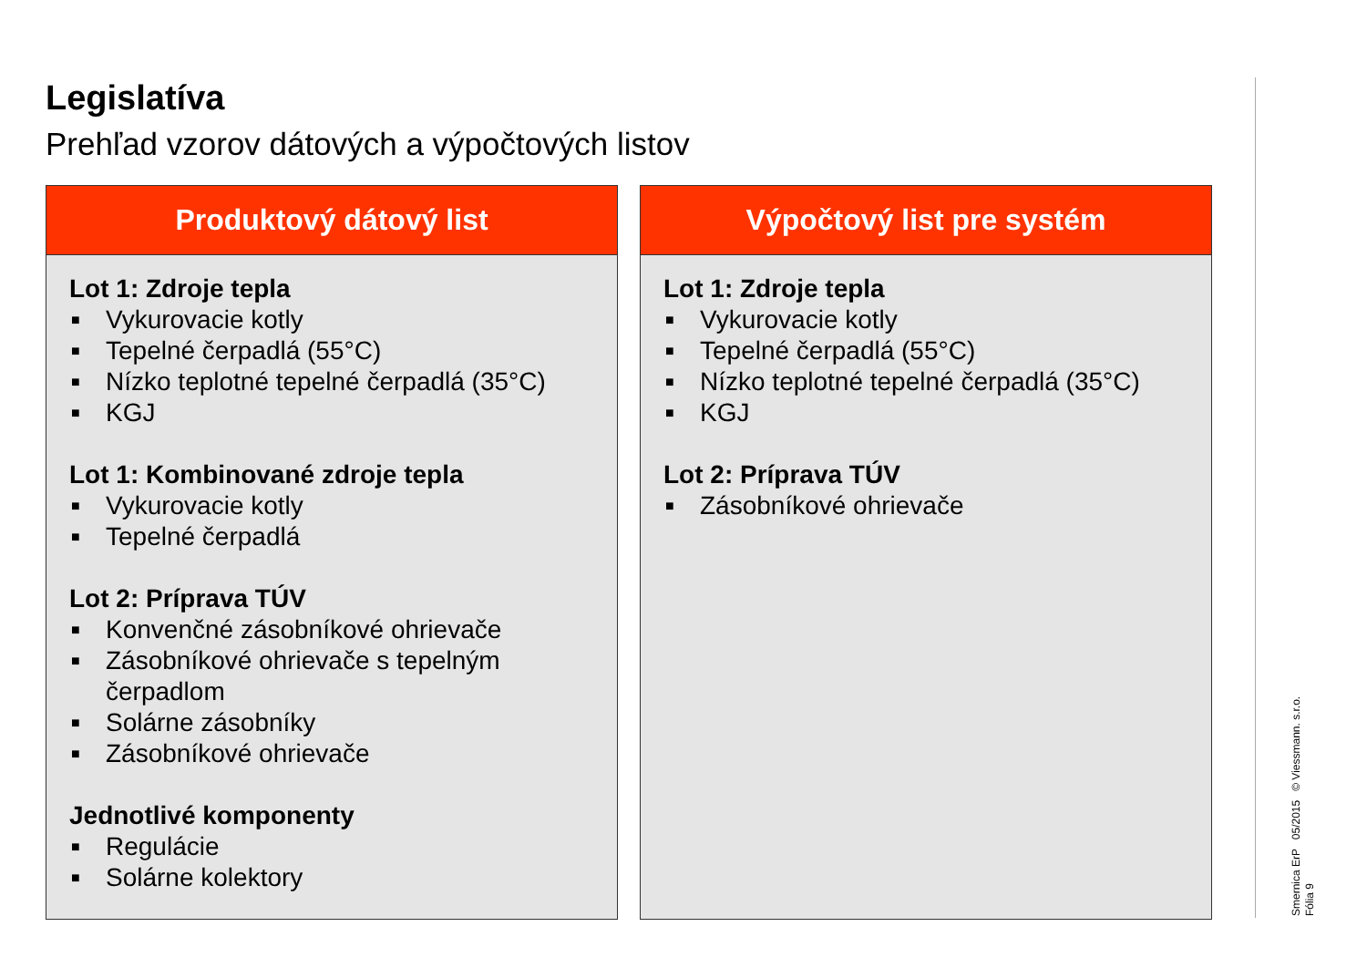Legislatíva
Prehľad vzorov dátových a výpočtových listov
Produktový dátový list
Lot 1: Zdroje tepla
■ Vykurovacie kotly
■ Tepelné čerpadlá (55°C)
■ Nízko teplotné tepelné čerpadlá (35°C)
■ KGJ
Lot 1: Kombinované zdroje tepla
■ Vykurovacie kotly
■ Tepelné čerpadlá
Lot 2: Príprava TÚV
■ Konvenčné zásobníkové ohrievače
■ Zásobníkové ohrievače s tepelným čerpadlom
■ Solárne zásobníky
■ Zásobníkové ohrievače
Jednotlivé komponenty
■ Regulácie
■ Solárne kolektory
Výpočtový list pre systém
Lot 1: Zdroje tepla
■ Vykurovacie kotly
■ Tepelné čerpadlá (55°C)
■ Nízko teplotné tepelné čerpadlá (35°C)
■ KGJ
Lot 2: Príprava TÚV
■ Zásobníkové ohrievače
Smernica ErP 05/2015 © Viessmann. s.r.o.
Fólia 9